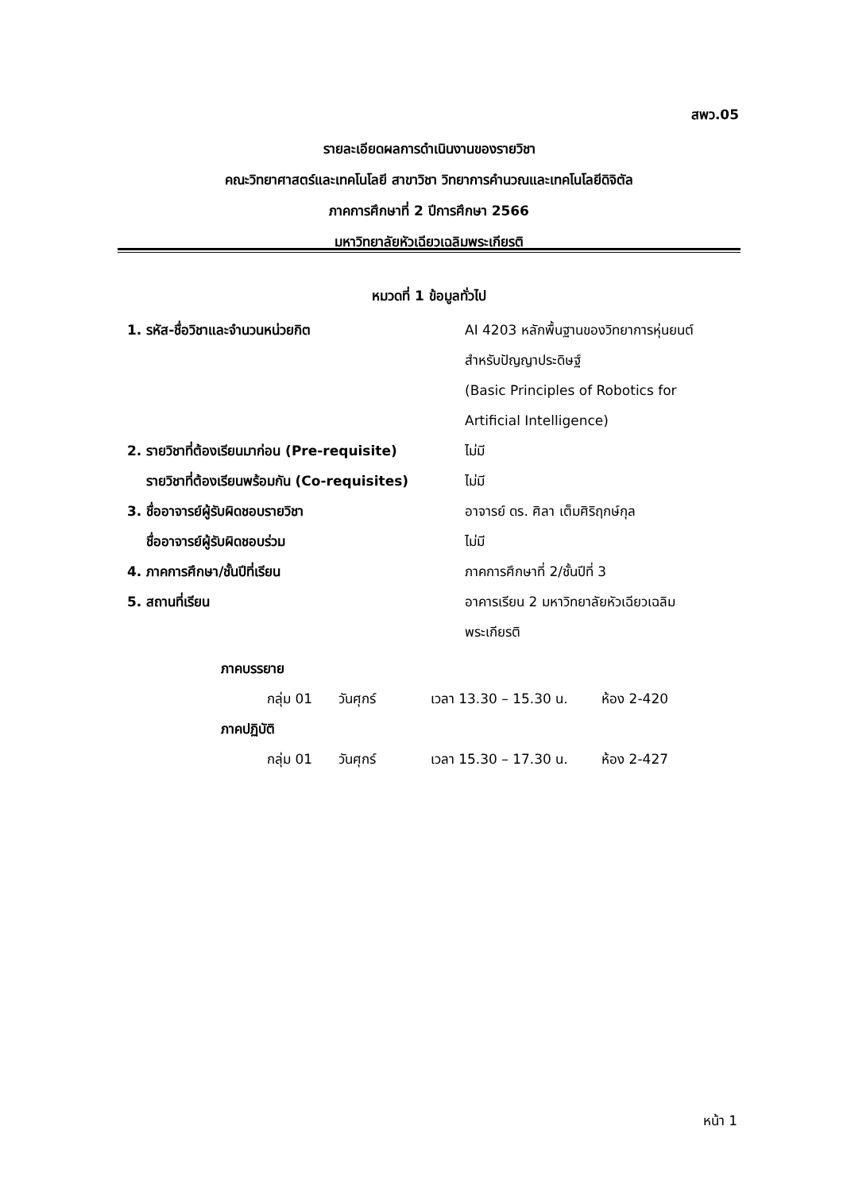สพว.05
รายละเอียดผลการดำเนินงานของรายวิชา
คณะวิทยาศาสตร์และเทคโนโลยี สาขาวิชา วิทยาการคำนวณและเทคโนโลยีดิจิตัล
ภาคการศึกษาที่ 2 ปีการศึกษา 2566
มหาวิทยาลัยหัวเฉียวเฉลิมพระเกียรติ
หมวดที่ 1 ข้อมูลทั่วไป
1. รหัส-ชื่อวิชาและจำนวนหน่วยกิต AI 4203 หลักพื้นฐานของวิทยาการหุ่นยนต์
สำหรับปัญญาประดิษฐ์
(Basic Principles of Robotics for
Artificial Intelligence)
2. รายวิชาที่ต้องเรียนมาก่อน (Pre-requisite)
ไม่มี
รายวิชาที่ต้องเรียนพร้อมกัน (Co-requisites)
ไม่มี
3. ชื่ออาจารย์ผู้รับผิดชอบรายวิชา อาจารย์ ดร. ศิลา เต็มศิริฤกษ์กุล
ชื่ออาจารย์ผู้รับผิดชอบร่วม ไม่มี
4. ภาคการศึกษา/ชั้นปีที่เรียน ภาคการศึกษาที่ 2/ชั้นปีที่ 3
5. สถานที่เรียน อาคารเรียน 2 มหาวิทยาลัยหัวเฉียวเฉลิม
พระเกียรติ
ภาคบรรยาย
กลุ่ม 01 วันศุกร์ เวลา 13.30 – 15.30 น. ห้อง 2-420
ภาคปฏิบัติ
กลุ่ม 01 วันศุกร์ เวลา 15.30 – 17.30 น. ห้อง 2-427
หน้า 1